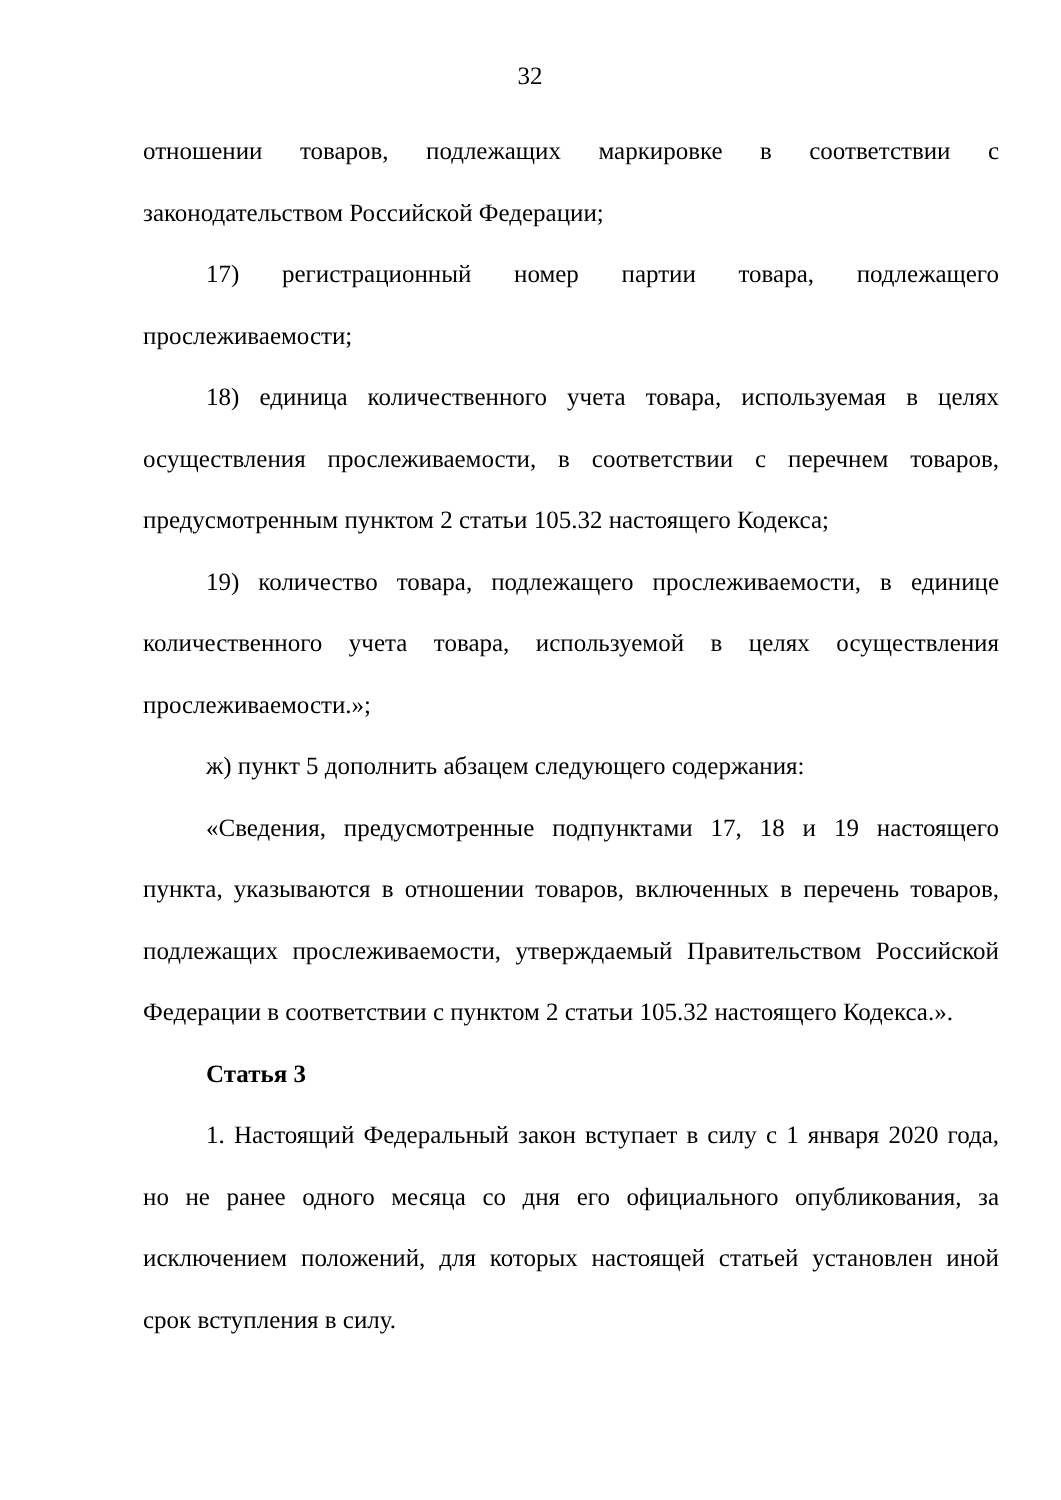32
отношении товаров, подлежащих маркировке в соответствии с законодательством Российской Федерации;
17) регистрационный номер партии товара, подлежащего прослеживаемости;
18) единица количественного учета товара, используемая в целях осуществления прослеживаемости, в соответствии с перечнем товаров, предусмотренным пунктом 2 статьи 105.32 настоящего Кодекса;
19) количество товара, подлежащего прослеживаемости, в единице количественного учета товара, используемой в целях осуществления прослеживаемости.»;
ж) пункт 5 дополнить абзацем следующего содержания:
«Сведения, предусмотренные подпунктами 17, 18 и 19 настоящего пункта, указываются в отношении товаров, включенных в перечень товаров, подлежащих прослеживаемости, утверждаемый Правительством Российской Федерации в соответствии с пунктом 2 статьи 105.32 настоящего Кодекса.».
Статья 3
1. Настоящий Федеральный закон вступает в силу с 1 января 2020 года, но не ранее одного месяца со дня его официального опубликования, за исключением положений, для которых настоящей статьей установлен иной срок вступления в силу.